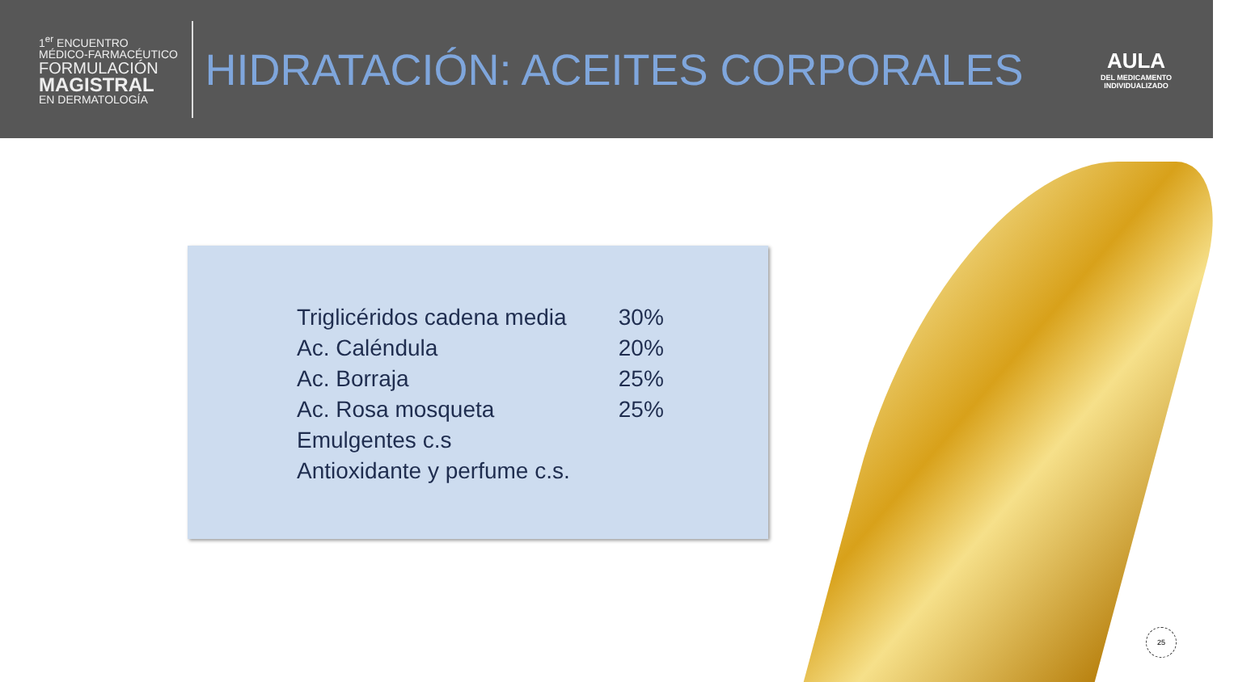1<sup>er</sup> ENCUENTRO
MÉDICO-FARMACÉUTICO
FORMULACIÓN
MAGISTRAL
EN DERMATOLOGÍA
HIDRATACIÓN: ACEITES CORPORALES
AULA
DEL MEDICAMENTO
INDIVIDUALIZADO
| Triglicéridos cadena media | 30% |
| Ac. Caléndula | 20% |
| Ac. Borraja | 25% |
| Ac. Rosa mosqueta | 25% |
| Emulgentes c.s | |
| Antioxidante y perfume c.s. | |
25